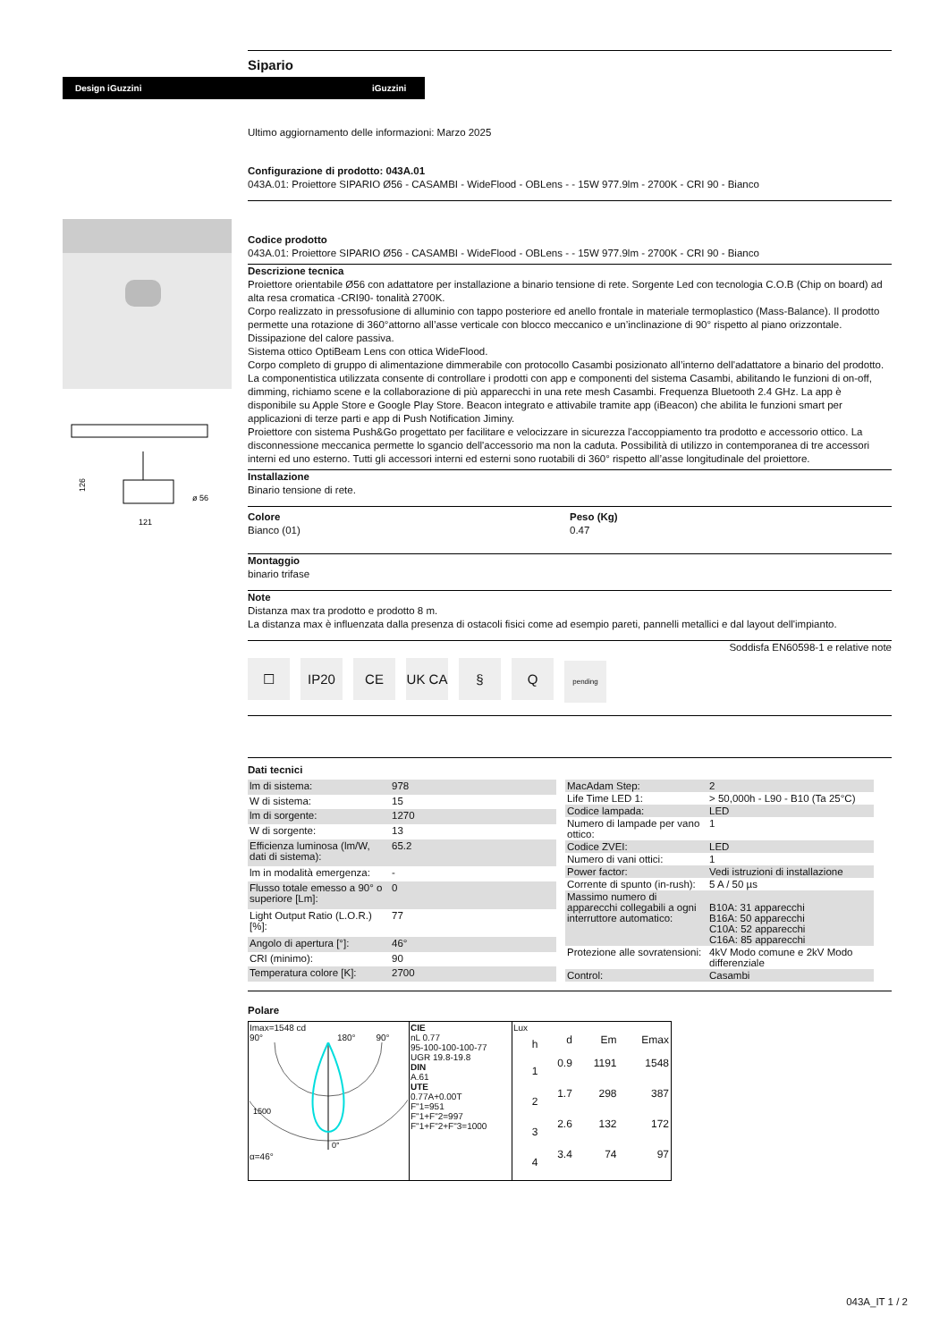Design iGuzzini iGuzzini
126
121
ø 56
Sipario
Ultimo aggiornamento delle informazioni: Marzo 2025
Configurazione di prodotto: 043A.01
043A.01: Proiettore SIPARIO Ø56 - CASAMBI - WideFlood - OBLens - - 15W 977.9lm - 2700K - CRI 90 - Bianco
Codice prodotto
043A.01: Proiettore SIPARIO Ø56 - CASAMBI - WideFlood - OBLens - - 15W 977.9lm - 2700K - CRI 90 - Bianco
Descrizione tecnica
Proiettore orientabile Ø56 con adattatore per installazione a binario tensione di rete. Sorgente Led con tecnologia C.O.B (Chip on board) ad alta resa cromatica -CRI90- tonalità 2700K.
Corpo realizzato in pressofusione di alluminio con tappo posteriore ed anello frontale in materiale termoplastico (Mass-Balance). Il prodotto permette una rotazione di 360°attorno all’asse verticale con blocco meccanico e un’inclinazione di 90° rispetto al piano orizzontale. Dissipazione del calore passiva.
Sistema ottico OptiBeam Lens con ottica WideFlood.
Corpo completo di gruppo di alimentazione dimmerabile con protocollo Casambi posizionato all’interno dell'adattatore a binario del prodotto. La componentistica utilizzata consente di controllare i prodotti con app e componenti del sistema Casambi, abilitando le funzioni di on-off, dimming, richiamo scene e la collaborazione di più apparecchi in una rete mesh Casambi. Frequenza Bluetooth 2.4 GHz. La app è disponibile su Apple Store e Google Play Store. Beacon integrato e attivabile tramite app (iBeacon) che abilita le funzioni smart per applicazioni di terze parti e app di Push Notification Jiminy.
Proiettore con sistema Push&Go progettato per facilitare e velocizzare in sicurezza l'accoppiamento tra prodotto e accessorio ottico. La disconnessione meccanica permette lo sgancio dell'accessorio ma non la caduta. Possibilità di utilizzo in contemporanea di tre accessori interni ed uno esterno. Tutti gli accessori interni ed esterni sono ruotabili di 360° rispetto all’asse longitudinale del proiettore.
Installazione
Binario tensione di rete.
Colore
Bianco (01)
Peso (Kg)
0.47
Montaggio
binario trifase
Note
Distanza max tra prodotto e prodotto 8 m.
La distanza max è influenzata dalla presenza di ostacoli fisici come ad esempio pareti, pannelli metallici e dal layout dell'impianto.
Soddisfa EN60598-1 e relative note
☐ IP20 CE UK CA § Q pending
Dati tecnici
| lm di sistema: | 978 |
| W di sistema: | 15 |
| lm di sorgente: | 1270 |
| W di sorgente: | 13 |
| Efficienza luminosa (lm/W, dati di sistema): | 65.2 |
| lm in modalità emergenza: | - |
| Flusso totale emesso a 90° o superiore [Lm]: | 0 |
| Light Output Ratio (L.O.R.) [%]: | 77 |
| Angolo di apertura [°]: | 46° |
| CRI (minimo): | 90 |
| Temperatura colore [K]: | 2700 |
| MacAdam Step: | 2 |
| Life Time LED 1: | > 50,000h - L90 - B10 (Ta 25°C) |
| Codice lampada: | LED |
| Numero di lampade per vano ottico: | 1 |
| Codice ZVEI: | LED |
| Numero di vani ottici: | 1 |
| Power factor: | Vedi istruzioni di installazione |
| Corrente di spunto (in-rush): | 5 A / 50 µs |
| Massimo numero di apparecchi collegabili a ogni interruttore automatico: | B10A: 31 apparecchi B16A: 50 apparecchi C10A: 52 apparecchi C16A: 85 apparecchi |
| Protezione alle sovratensioni: | 4kV Modo comune e 2kV Modo differenziale |
| Control: | Casambi |
Polare
| Imax=1548 cd 90° 180° 90° 1500 0° α=46° | CIE nL 0.77 95-100-100-100-77 UGR 19.8-19.8 DIN A.61 UTE 0.77A+0.00T F"1=951 F"1+F"2=997 F"1+F"2+F"3=1000 | Lux / h / d / Em / Emax / / 1 / 0.9 / 1191 / 1548 / / 2 / 1.7 / 298 / 387 / / 3 / 2.6 / 132 / 172 / / 4 / 3.4 / 74 / 97 / |
043A_IT 1 / 2